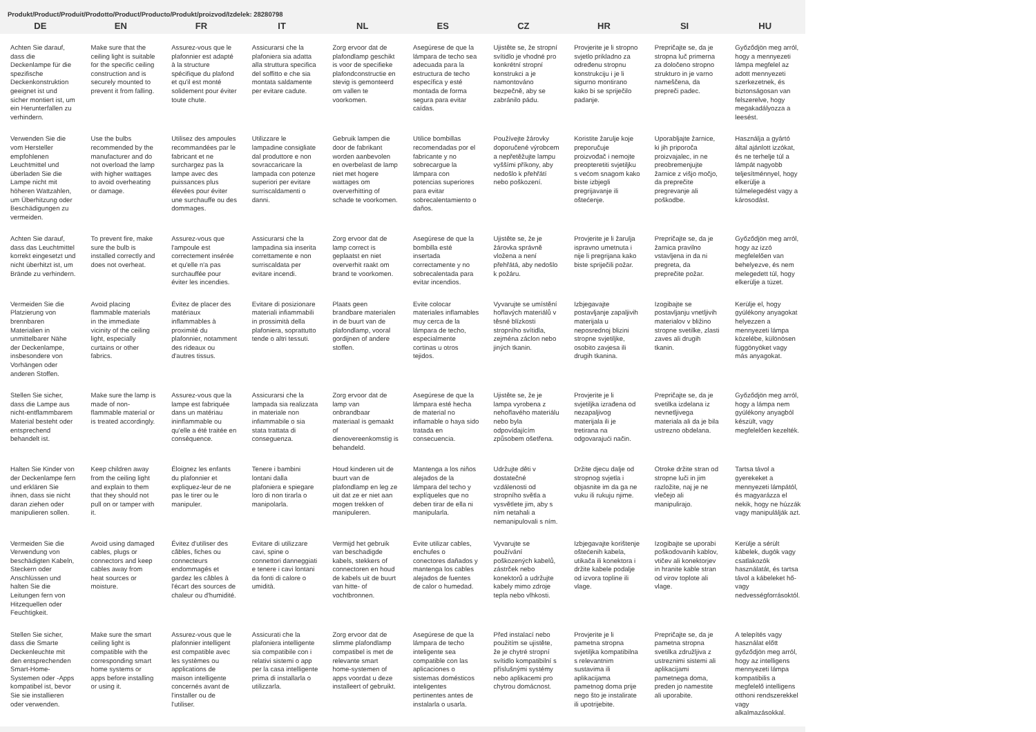Produkt/Product/Produit/Prodotto/Product/Producto/Produkt/proizvod/Izdelek: 28280798
| DE | EN | FR | IT | NL | ES | CZ | HR | SI | HU |
| --- | --- | --- | --- | --- | --- | --- | --- | --- | --- |
| Achten Sie darauf, dass die Deckenlampe für die spezifische Deckenkonstruktion geeignet ist und sicher montiert ist, um ein Herunterfallen zu verhindern. | Make sure that the ceiling light is suitable for the specific ceiling construction and is securely mounted to prevent it from falling. | Assurez-vous que le plafonnier est adapté à la structure spécifique du plafond et qu'il est monté solidement pour éviter toute chute. | Assicurarsi che la plafoniera sia adatta alla struttura specifica del soffitto e che sia montata saldamente per evitare cadute. | Zorg ervoor dat de plafondlamp geschikt is voor de specifieke plafondconstructie en stevig is gemonteerd om vallen te voorkomen. | Asegúrese de que la lámpara de techo sea adecuada para la estructura de techo específica y esté montada de forma segura para evitar caídas. | Ujistěte se, že stropní svítidlo je vhodné pro konkrétní stropní konstrukci a je namontováno bezpečně, aby se zabránilo pádu. | Provjerite je li stropno svjetlo prikladno za određenu stropnu konstrukciju i je li sigurno montirano kako bi se spriječilo padanje. | Prepričajte se, da je stropna luč primerna za določeno stropno strukturo in je varno nameščena, da prepreči padec. | Győződjön meg arról, hogy a mennyezeti lámpa megfelel az adott mennyezeti szerkezetnek, és biztonságosan van felszerelve, hogy megakadályozza a leesést. |
| Verwenden Sie die vom Hersteller empfohlenen Leuchtmittel und überladen Sie die Lampe nicht mit höheren Wattzahlen, um Überhitzung oder Beschädigungen zu vermeiden. | Use the bulbs recommended by the manufacturer and do not overload the lamp with higher wattages to avoid overheating or damage. | Utilisez des ampoules recommandées par le fabricant et ne surchargez pas la lampe avec des puissances plus élevées pour éviter une surchauffe ou des dommages. | Utilizzare le lampadine consigliate dal produttore e non sovraccaricare la lampada con potenze superiori per evitare surriscaldamenti o danni. | Gebruik lampen die door de fabrikant worden aanbevolen en overbelast de lamp niet met hogere wattages om oververhitting of schade te voorkomen. | Utilice bombillas recomendadas por el fabricante y no sobrecargue la lámpara con potencias superiores para evitar sobrecalentamiento o daños. | Používejte žárovky doporučené výrobcem a nepřetěžujte lampu vyššími příkony, aby nedošlo k přehřátí nebo poškození. | Koristite žarulje koje preporučuje proizvođač i nemojte preopteretiti svjetiljku s većom snagom kako biste izbjegli pregrijavanje ili oštećenje. | Uporabljajte žarnice, ki jih priporoča proizvajalec, in ne preobremenjujte žarnice z višjo močjo, da preprečite pregrevanje ali poškodbe. | Használja a gyártó által ajánlott izzókat, és ne terhelje túl a lámpát nagyobb teljesítménnyel, hogy elkerülje a túlmelegedést vagy a károsodást. |
| Achten Sie darauf, dass das Leuchtmittel korrekt eingesetzt und nicht überhitzt ist, um Brände zu verhindern. | To prevent fire, make sure the bulb is installed correctly and does not overheat. | Assurez-vous que l'ampoule est correctement insérée et qu'elle n'a pas surchauffée pour éviter les incendies. | Assicurarsi che la lampadina sia inserita correttamente e non surriscaldata per evitare incendi. | Zorg ervoor dat de lamp correct is geplaatst en niet oververhit raakt om brand te voorkomen. | Asegúrese de que la bombilla esté insertada correctamente y no sobrecalentada para evitar incendios. | Ujistěte se, že je žárovka správně vložena a není přehřátá, aby nedošlo k požáru. | Provjerite je li žarulja ispravno umetnuta i nije li pregrijana kako biste spriječili požar. | Prepričajte se, da je žarnica pravilno vstavljena in da ni pregreta, da preprečite požar. | Győződjön meg arról, hogy az izzó megfelelően van behelyezve, és nem melegedett túl, hogy elkerülje a tüzet. |
| Vermeiden Sie die Platzierung von brennbaren Materialien in unmittelbarer Nähe der Deckenlampe, insbesondere von Vorhängen oder anderen Stoffen. | Avoid placing flammable materials in the immediate vicinity of the ceiling light, especially curtains or other fabrics. | Évitez de placer des matériaux inflammables à proximité du plafonnier, notamment des rideaux ou d'autres tissus. | Evitare di posizionare materiali infiammabili in prossimità della plafoniera, soprattutto tende o altri tessuti. | Plaats geen brandbare materialen in de buurt van de plafondlamp, vooral gordijnen of andere stoffen. | Evite colocar materiales inflamables muy cerca de la lámpara de techo, especialmente cortinas u otros tejidos. | Vyvarujte se umístění hořlavých materiálů v těsné blízkosti stropního svítidla, zejména záclon nebo jiných tkanin. | Izbjegavajte postavljanje zapaljivih materijala u neposrednoj blizini stropne svjetiljke, osobito zavjesa ili drugih tkanina. | Izogibajte se postavljanju vnetljivih materialov v bližino stropne svetilke, zlasti zaves ali drugih tkanin. | Kerülje el, hogy gyúlékony anyagokat helyezzen a mennyezeti lámpa közelébe, különösen függönyöket vagy más anyagokat. |
| Stellen Sie sicher, dass die Lampe aus nicht-entflammbarem Material besteht oder entsprechend behandelt ist. | Make sure the lamp is made of non-flammable material or is treated accordingly. | Assurez-vous que la lampe est fabriquée dans un matériau ininflammable ou qu'elle a été traitée en conséquence. | Assicurarsi che la lampada sia realizzata in materiale non infiammabile o sia stata trattata di conseguenza. | Zorg ervoor dat de lamp van onbrandbaar materiaal is gemaakt of dienovereenkomstig is behandeld. | Asegúrese de que la lámpara esté hecha de material no inflamable o haya sido tratada en consecuencia. | Ujistěte se, že je lampa vyrobena z nehořlavého materiálu nebo byla odpovídajícím způsobem ošetřena. | Provjerite je li svjetiljka izrađena od nezapaljivog materijala ili je tretirana na odgovarajući način. | Prepričajte se, da je svetilka izdelana iz nevnetljivega materiala ali da je bila ustrezno obdelana. | Győződjön meg arról, hogy a lámpa nem gyúlékony anyagból készült, vagy megfelelően kezelték. |
| Halten Sie Kinder von der Deckenlampe fern und erklären Sie ihnen, dass sie nicht daran ziehen oder manipulieren sollen. | Keep children away from the ceiling light and explain to them that they should not pull on or tamper with it. | Éloignez les enfants du plafonnier et expliquez-leur de ne pas le tirer ou le manipuler. | Tenere i bambini lontani dalla plafoniera e spiegare loro di non tirarla o manipolarla. | Houd kinderen uit de buurt van de plafondlamp en leg ze uit dat ze er niet aan mogen trekken of manipuleren. | Mantenga a los niños alejados de la lámpara del techo y explíqueles que no deben tirar de ella ni manipularla. | Udržujte děti v dostatečné vzdálenosti od stropního světla a vysvětlete jim, aby s ním netahali a nemanipulovali s ním. | Držite djecu dalje od stropnog svjetla i objasnite im da ga ne vuku ili rukuju njime. | Otroke držite stran od stropne luči in jim razložite, naj je ne vlečejo ali manipulirajo. | Tartsa távol a gyerekeket a mennyezeti lámpától, és magyarázza el nekik, hogy ne húzzák vagy manipulálják azt. |
| Vermeiden Sie die Verwendung von beschädigten Kabeln, Steckern oder Anschlüssen und halten Sie die Leitungen fern von Hitzequellen oder Feuchtigkeit. | Avoid using damaged cables, plugs or connectors and keep cables away from heat sources or moisture. | Évitez d'utiliser des câbles, fiches ou connecteurs endommagés et gardez les câbles à l'écart des sources de chaleur ou d'humidité. | Evitare di utilizzare cavi, spine o connettori danneggiati e tenere i cavi lontani da fonti di calore o umidità. | Vermijd het gebruik van beschadigde kabels, stekkers of connectoren en houd de kabels uit de buurt van hitte- of vochtbronnen. | Evite utilizar cables, enchufes o conectores dañados y mantenga los cables alejados de fuentes de calor o humedad. | Vyvarujte se používání poškozených kabelů, zástrček nebo konektorů a udržujte kabely mimo zdroje tepla nebo vlhkosti. | Izbjegavajte korištenje oštećenih kabela, utikača ili konektora i držite kabele podalje od izvora topline ili vlage. | Izogibajte se uporabi poškodovanih kablov, vtičev ali konektorjev in hranite kable stran od virov toplote ali vlage. | Kerülje a sérült kábelek, dugók vagy csatlakozók használatát, és tartsa távol a kábeleket hő- vagy nedvességforrásoktól. |
| Stellen Sie sicher, dass die Smarte Deckenleuchte mit den entsprechenden Smart-Home-Systemen oder -Apps kompatibel ist, bevor Sie sie installieren oder verwenden. | Make sure the smart ceiling light is compatible with the corresponding smart home systems or apps before installing or using it. | Assurez-vous que le plafonnier intelligent est compatible avec les systèmes ou applications de maison intelligente concernés avant de l'installer ou de l'utiliser. | Assicurati che la plafoniera intelligente sia compatibile con i relativi sistemi o app per la casa intelligente prima di installarla o utilizzarla. | Zorg ervoor dat de slimme plafondlamp compatibel is met de relevante smart home-systemen of apps voordat u deze installeert of gebruikt. | Asegúrese de que la lámpara de techo inteligente sea compatible con las aplicaciones o sistemas domésticos inteligentes pertinentes antes de instalarla o usarla. | Před instalací nebo použitím se ujistěte, že je chytré stropní svítidlo kompatibilní s příslušnými systémy nebo aplikacemi pro chytrou domácnost. | Provjerite je li pametna stropna svjetiljka kompatibilna s relevantnim sustavima ili aplikacijama pametnog doma prije nego što je instalirate ili upotrijebite. | Prepričajte se, da je pametna stropna svetilka združljiva z ustreznimi sistemi ali aplikacijami pametnega doma, preden jo namestite ali uporabite. | A telepítés vagy használat előtt győződjön meg arról, hogy az intelligens mennyezeti lámpa kompatibilis a megfelelő intelligens otthoni rendszerekkel vagy alkalmazásokkal. |